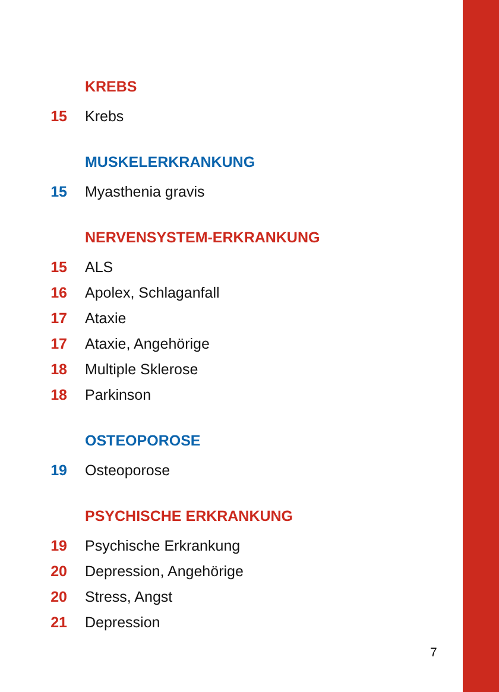KREBS
15 Krebs
MUSKELERKRANKUNG
15 Myasthenia gravis
NERVENSYSTEM-ERKRANKUNG
15 ALS
16 Apolex, Schlaganfall
17 Ataxie
17 Ataxie, Angehörige
18 Multiple Sklerose
18 Parkinson
OSTEOPOROSE
19 Osteoporose
PSYCHISCHE ERKRANKUNG
19 Psychische Erkrankung
20 Depression, Angehörige
20 Stress, Angst
21 Depression
7